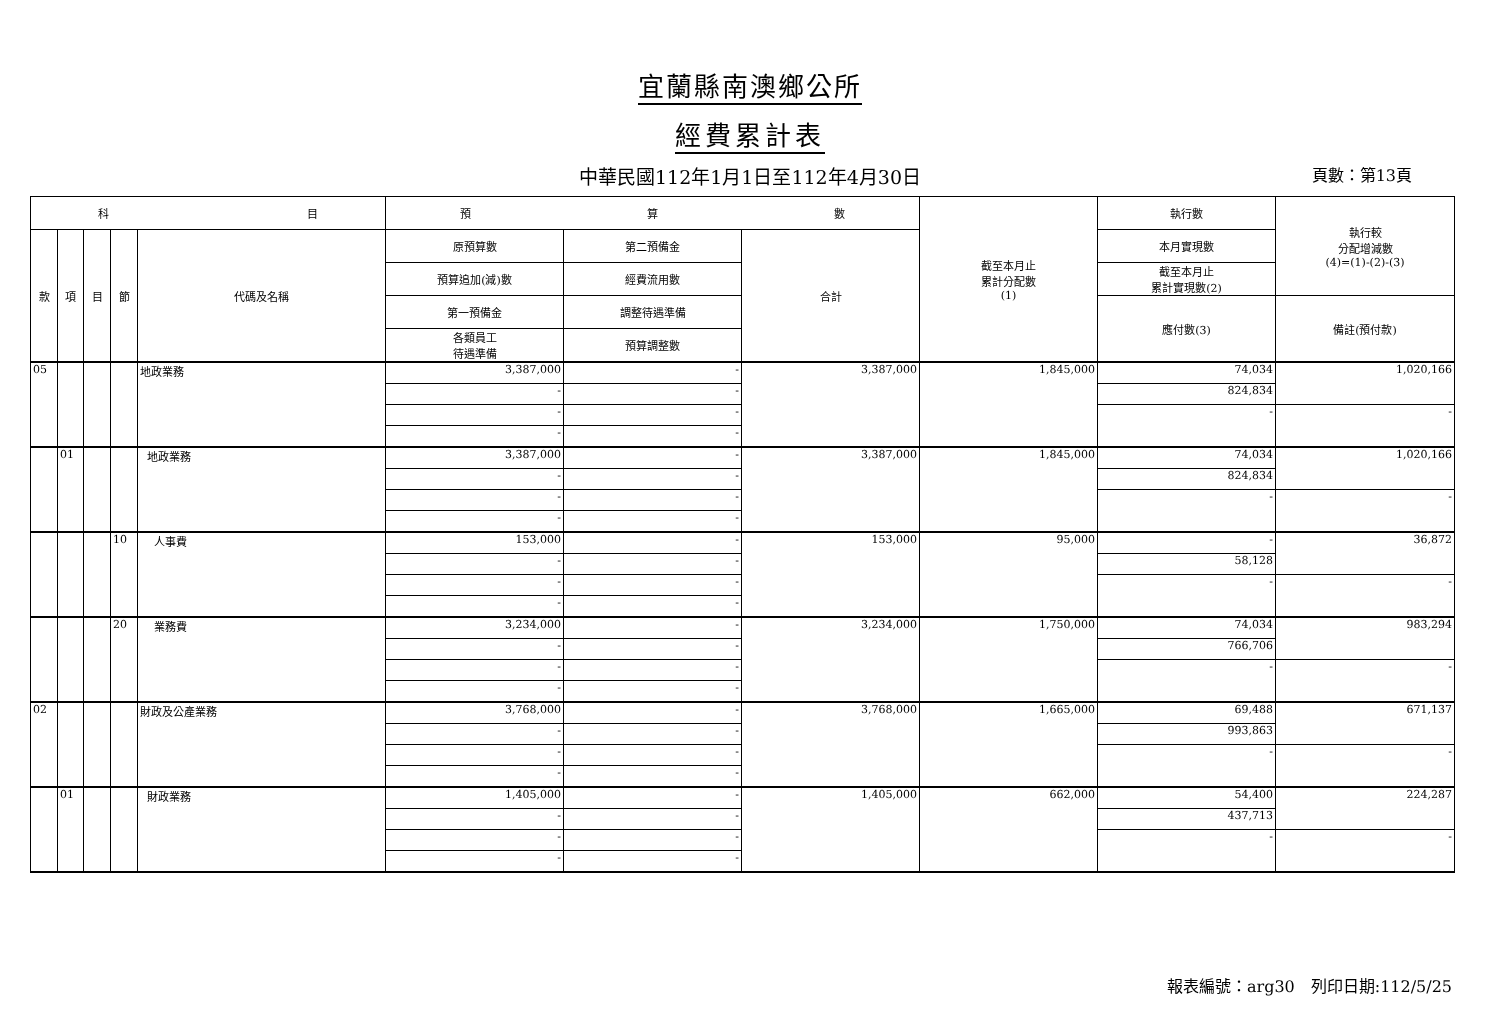宜蘭縣南澳鄉公所
經費累計表
中華民國112年1月1日至112年4月30日
頁數：第13頁
| 科 目 | | | | | 預 算 數 | | | 截至本月止 累計分配數 (1) | 執行數 | 執行較 分配增減數 (4)=(1)-(2)-(3) |
| --- | --- | --- | --- | --- | --- | --- | --- | --- | --- | --- |
| 款 | 項 | 目 | 節 | 代碼及名稱 | 原預算數 | 第二預備金 | 合計 | | 本月實現數 | |
| | | | | | 預算追加(減)數 | 經費流用數 | | | 截至本月止 累計實現數(2) | |
| | | | | | 第一預備金 | 調整待遇準備 | | | 應付數(3) | 備註(預付款) |
| | | | | | 各類員工 待遇準備 | 預算調整數 | | | | |
| 05 | | | | 地政業務 | 3,387,000 | - | 3,387,000 | 1,845,000 | 74,034 | 1,020,166 |
| | | | | | - | - | | | 824,834 | |
| | | | | | - | - | | | - | - |
| | | | | | - | - | | | | |
| | 01 | | | 地政業務 | 3,387,000 | - | 3,387,000 | 1,845,000 | 74,034 | 1,020,166 |
| | | | | | - | - | | | 824,834 | |
| | | | | | - | - | | | - | - |
| | | | | | - | - | | | | |
| | | | 10 | 人事費 | 153,000 | - | 153,000 | 95,000 | - | 36,872 |
| | | | | | - | - | | | 58,128 | |
| | | | | | - | - | | | - | - |
| | | | | | - | - | | | | |
| | | | 20 | 業務費 | 3,234,000 | - | 3,234,000 | 1,750,000 | 74,034 | 983,294 |
| | | | | | - | - | | | 766,706 | |
| | | | | | - | - | | | - | - |
| | | | | | - | - | | | | |
| 02 | | | | 財政及公產業務 | 3,768,000 | - | 3,768,000 | 1,665,000 | 69,488 | 671,137 |
| | | | | | - | - | | | 993,863 | |
| | | | | | - | - | | | - | - |
| | | | | | - | - | | | | |
| | 01 | | | 財政業務 | 1,405,000 | - | 1,405,000 | 662,000 | 54,400 | 224,287 |
| | | | | | - | - | | | 437,713 | |
| | | | | | - | - | | | - | - |
| | | | | | - | - | | | | |
報表編號：arg30　列印日期:112/5/25